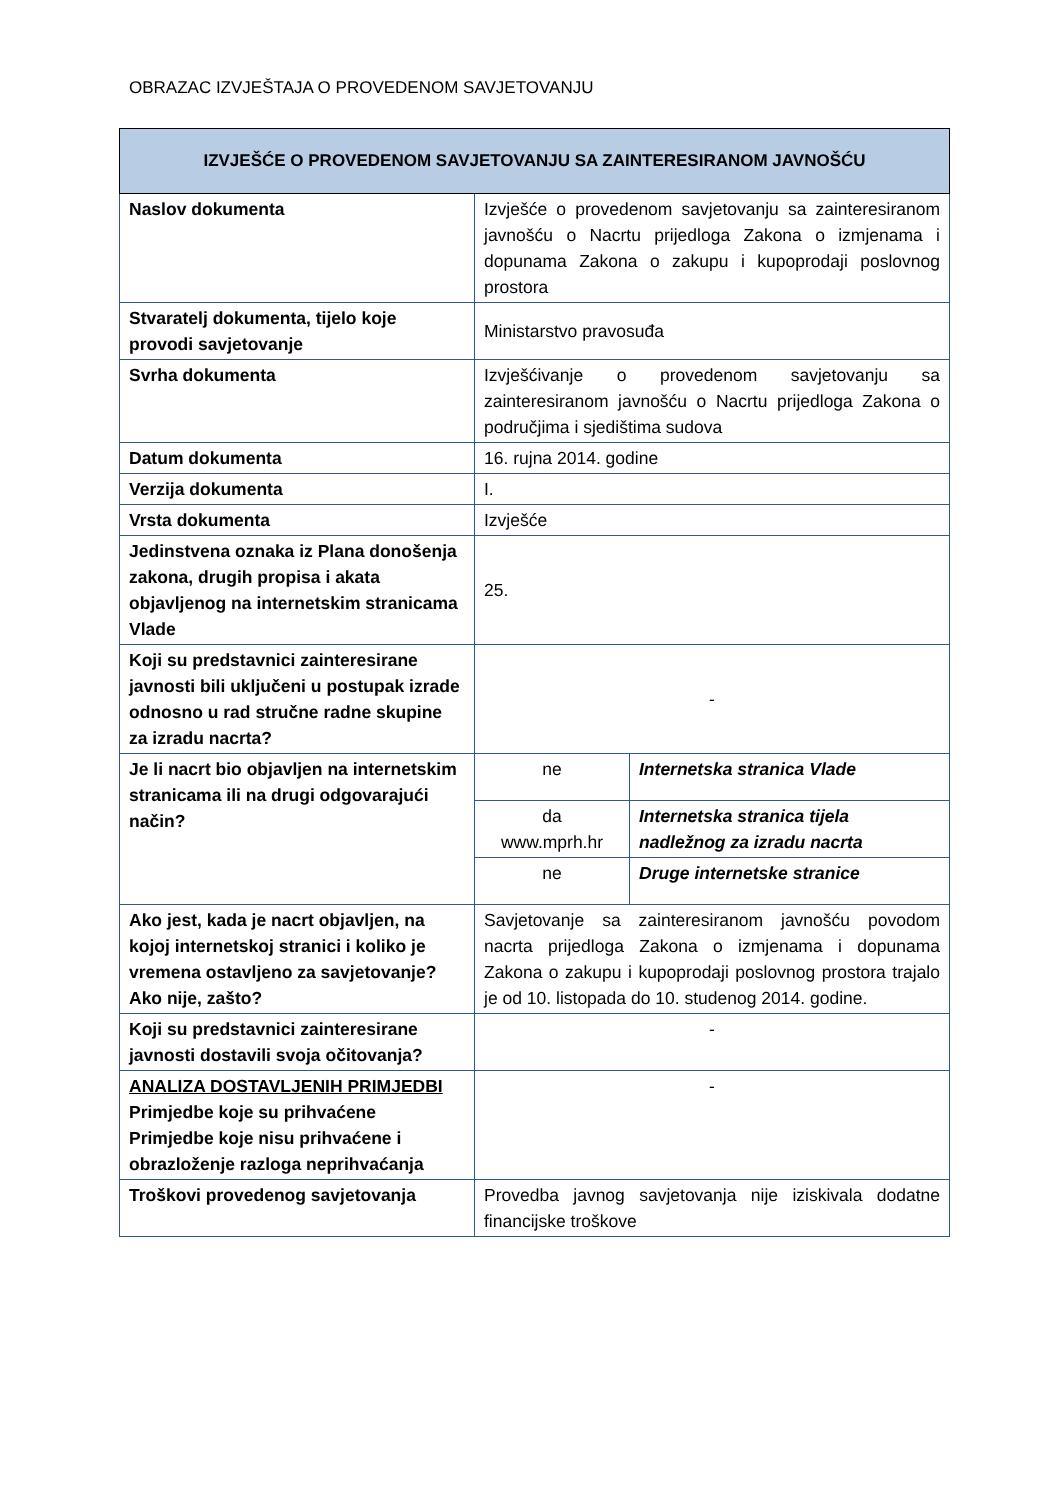OBRAZAC IZVJEŠTAJA O PROVEDENOM SAVJETOVANJU
| IZVJEŠĆE O PROVEDENOM SAVJETOVANJU SA ZAINTERESIRANOM JAVNOŠĆU | | |
| --- | --- | --- |
| Naslov dokumenta | Izvješće o provedenom savjetovanju sa zainteresiranom javnošću o Nacrtu prijedloga Zakona o izmjenama i dopunama Zakona o zakupu i kupoprodaji poslovnog prostora | |
| Stvaratelj dokumenta, tijelo koje provodi savjetovanje | Ministarstvo pravosuđa | |
| Svrha dokumenta | Izvješćivanje o provedenom savjetovanju sa zainteresiranom javnošću o Nacrtu prijedloga Zakona o područjima i sjedištima sudova | |
| Datum dokumenta | 16. rujna 2014. godine | |
| Verzija dokumenta | I. | |
| Vrsta dokumenta | Izvješće | |
| Jedinstvena oznaka iz Plana donošenja zakona, drugih propisa i akata objavljenog na internetskim stranicama Vlade | 25. | |
| Koji su predstavnici zainteresirane javnosti bili uključeni u postupak izrade odnosno u rad stručne radne skupine za izradu nacrta? | - | |
| Je li nacrt bio objavljen na internetskim stranicama ili na drugi odgovarajući način? | ne | Internetska stranica Vlade |
| | da www.mprh.hr | Internetska stranica tijela nadležnog za izradu nacrta |
| | ne | Druge internetske stranice |
| Ako jest, kada je nacrt objavljen, na kojoj internetskoj stranici i koliko je vremena ostavljeno za savjetovanje? Ako nije, zašto? | Savjetovanje sa zainteresiranom javnošću povodom nacrta prijedloga Zakona o izmjenama i dopunama Zakona o zakupu i kupoprodaji poslovnog prostora trajalo je od 10. listopada do 10. studenog 2014. godine. | |
| Koji su predstavnici zainteresirane javnosti dostavili svoja očitovanja? | - | |
| ANALIZA DOSTAVLJENIH PRIMJEDBI Primjedbe koje su prihvaćene Primjedbe koje nisu prihvaćene i obrazloženje razloga neprihvaćanja | - | |
| Troškovi provedenog savjetovanja | Provedba javnog savjetovanja nije iziskivala dodatne financijske troškove | |